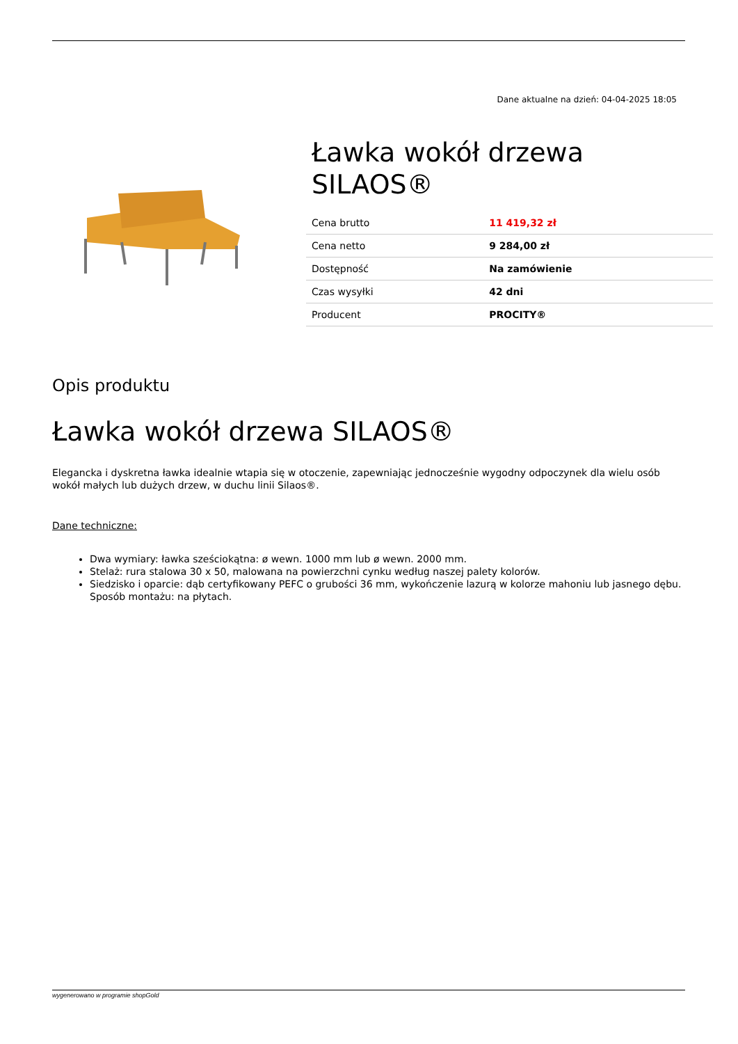Dane aktualne na dzień: 04-04-2025 18:05
Ławka wokół drzewa SILAOS®
| Cena brutto | 11 419,32 zł |
| Cena netto | 9 284,00 zł |
| Dostępność | Na zamówienie |
| Czas wysyłki | 42 dni |
| Producent | PROCITY® |
Opis produktu
Ławka wokół drzewa SILAOS®
Elegancka i dyskretna ławka idealnie wtapia się w otoczenie, zapewniając jednocześnie wygodny odpoczynek dla wielu osób wokół małych lub dużych drzew, w duchu linii Silaos®.
Dane techniczne:
Dwa wymiary: ławka sześciokątna: ø wewn. 1000 mm lub ø wewn. 2000 mm.
Stelaż: rura stalowa 30 x 50, malowana na powierzchni cynku według naszej palety kolorów.
Siedzisko i oparcie: dąb certyfikowany PEFC o grubości 36 mm, wykończenie lazurą w kolorze mahoniu lub jasnego dębu. Sposób montażu: na płytach.
wygenerowano w programie shopGold